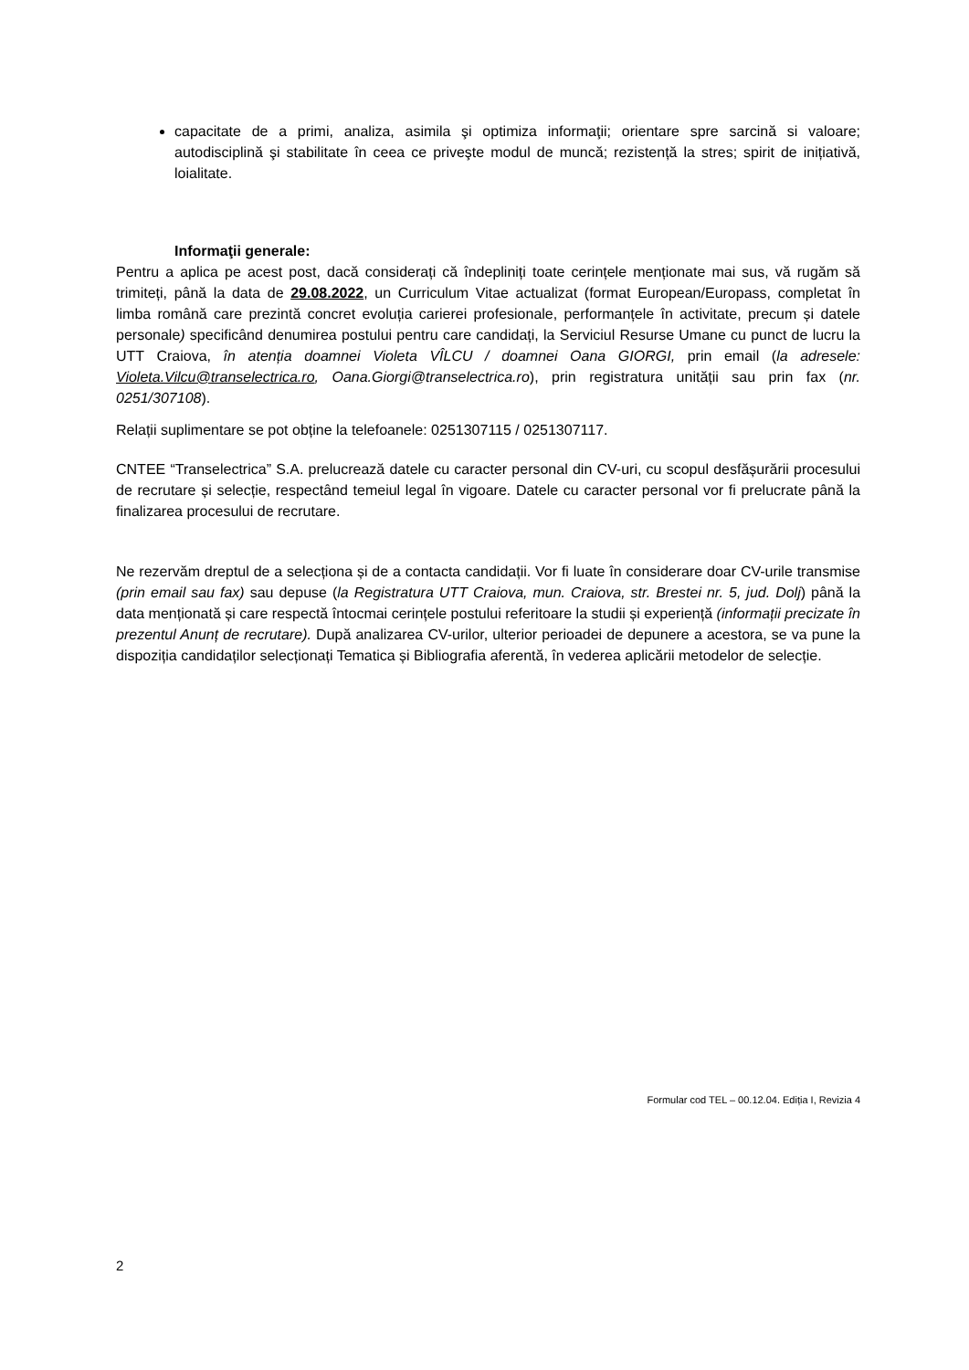capacitate de a primi, analiza, asimila şi optimiza informaţii; orientare spre sarcină si valoare; autodisciplină şi stabilitate în ceea ce priveşte modul de muncă; rezistență la stres; spirit de inițiativă, loialitate.
Informaţii generale:
Pentru a aplica pe acest post, dacă considerați că îndepliniți toate cerințele menționate mai sus, vă rugăm să trimiteți, până la data de 29.08.2022, un Curriculum Vitae actualizat (format European/Europass, completat în limba română care prezintă concret evoluția carierei profesionale, performanțele în activitate, precum și datele personale) specificând denumirea postului pentru care candidați, la Serviciul Resurse Umane cu punct de lucru la UTT Craiova, în atenția doamnei Violeta VÎLCU / doamnei Oana GIORGI, prin email (la adresele: Violeta.Vilcu@transelectrica.ro, Oana.Giorgi@transelectrica.ro), prin registratura unității sau prin fax (nr. 0251/307108).
Relații suplimentare se pot obține la telefoanele: 0251307115 / 0251307117.
CNTEE “Transelectrica” S.A. prelucrează datele cu caracter personal din CV-uri, cu scopul desfășurării procesului de recrutare și selecție, respectând temeiul legal în vigoare. Datele cu caracter personal vor fi prelucrate până la finalizarea procesului de recrutare.
Ne rezervăm dreptul de a selecționa și de a contacta candidații. Vor fi luate în considerare doar CV-urile transmise (prin email sau fax) sau depuse (la Registratura UTT Craiova, mun. Craiova, str. Brestei nr. 5, jud. Dolj) până la data menționată și care respectă întocmai cerințele postului referitoare la studii și experiență (informații precizate în prezentul Anunț de recrutare). După analizarea CV-urilor, ulterior perioadei de depunere a acestora, se va pune la dispoziția candidaților selecționați Tematica și Bibliografia aferentă, în vederea aplicării metodelor de selecție.
Formular cod TEL – 00.12.04. Ediția I, Revizia 4
2